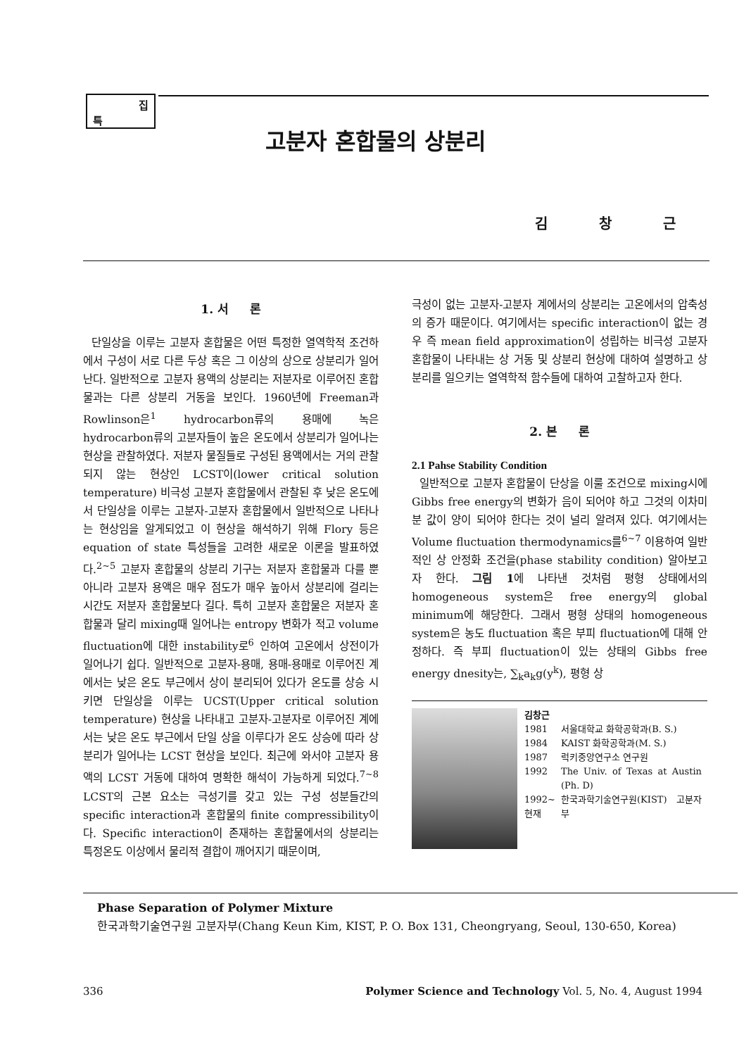특
집
고분자 혼합물의 상분리
김 창 근
1. 서 론
단일상을 이루는 고분자 혼합물은 어떤 특정한 열역학적 조건하에서 구성이 서로 다른 두상 혹은 그 이상의 상으로 상분리가 일어난다. 일반적으로 고분자 용액의 상분리는 저분자로 이루어진 혼합물과는 다른 상분리 거동을 보인다. 1960년에 Freeman과 Rowlinson은<sup>1</sup> hydrocarbon류의 용매에 녹은 hydrocarbon류의 고분자들이 높은 온도에서 상분리가 일어나는 현상을 관찰하였다. 저분자 물질들로 구성된 용액에서는 거의 관찰되지 않는 현상인 LCST이(lower critical solution temperature) 비극성 고분자 혼합물에서 관찰된 후 낮은 온도에서 단일상을 이루는 고분자-고분자 혼합물에서 일반적으로 나타나는 현상임을 알게되었고 이 현상을 해석하기 위해 Flory 등은 equation of state 특성들을 고려한 새로운 이론을 발표하였다.<sup>2~5</sup> 고분자 혼합물의 상분리 기구는 저분자 혼합물과 다를 뿐 아니라 고분자 용액은 매우 점도가 매우 높아서 상분리에 걸리는 시간도 저분자 혼합물보다 길다. 특히 고분자 혼합물은 저분자 혼합물과 달리 mixing때 일어나는 entropy 변화가 적고 volume fluctuation에 대한 instability로<sup>6</sup> 인하여 고온에서 상전이가 일어나기 쉽다. 일반적으로 고분자-용매, 용매-용매로 이루어진 계에서는 낮은 온도 부근에서 상이 분리되어 있다가 온도를 상승 시키면 단일상을 이루는 UCST(Upper critical solution temperature) 현상을 나타내고 고분자-고분자로 이루어진 계에서는 낮은 온도 부근에서 단일 상을 이루다가 온도 상승에 따라 상분리가 일어나는 LCST 현상을 보인다. 최근에 와서야 고분자 용액의 LCST 거동에 대하여 명확한 해석이 가능하게 되었다.<sup>7~8</sup> LCST의 근본 요소는 극성기를 갖고 있는 구성 성분들간의 specific interaction과 혼합물의 finite compressibility이다. Specific interaction이 존재하는 혼합물에서의 상분리는 특정온도 이상에서 물리적 결합이 깨어지기 때문이며,
극성이 없는 고분자-고분자 계에서의 상분리는 고온에서의 압축성의 증가 때문이다. 여기에서는 specific interaction이 없는 경우 즉 mean field approximation이 성립하는 비극성 고분자 혼합물이 나타내는 상 거동 및 상분리 현상에 대하여 설명하고 상분리를 일으키는 열역학적 함수들에 대하여 고찰하고자 한다.
2. 본 론
2.1 Pahse Stability Condition
일반적으로 고분자 혼합물이 단상을 이룰 조건으로 mixing시에 Gibbs free energy의 변화가 음이 되어야 하고 그것의 이차미분 값이 양이 되어야 한다는 것이 널리 알려져 있다. 여기에서는 Volume fluctuation thermodynamics를<sup>6~7</sup> 이용하여 일반적인 상 안정화 조건을(phase stability condition) 알아보고자 한다. 그림 1에 나타낸 것처럼 평형 상태에서의 homogeneous system은 free energy의 global minimum에 해당한다. 그래서 평형 상태의 homogeneous system은 농도 fluctuation 혹은 부피 fluctuation에 대해 안정하다. 즉 부피 fluctuation이 있는 상태의 Gibbs free energy dnesity는, ∑<sub>k</sub>a<sub>k</sub>g(y<sup>k</sup>), 평형 상
김창근
| 1981 | 서울대학교 화학공학과(B. S.) |
| 1984 | KAIST 화학공학과(M. S.) |
| 1987 | 럭키중앙연구소 연구원 |
| 1992 | The Univ. of Texas at Austin (Ph. D) |
| 1992~ 현재 | 한국과학기술연구원(KIST) 고분자부 |
Phase Separation of Polymer Mixture
한국과학기술연구원 고분자부(Chang Keun Kim, KIST, P. O. Box 131, Cheongryang, Seoul, 130-650, Korea)
336 Polymer Science and Technology Vol. 5, No. 4, August 1994